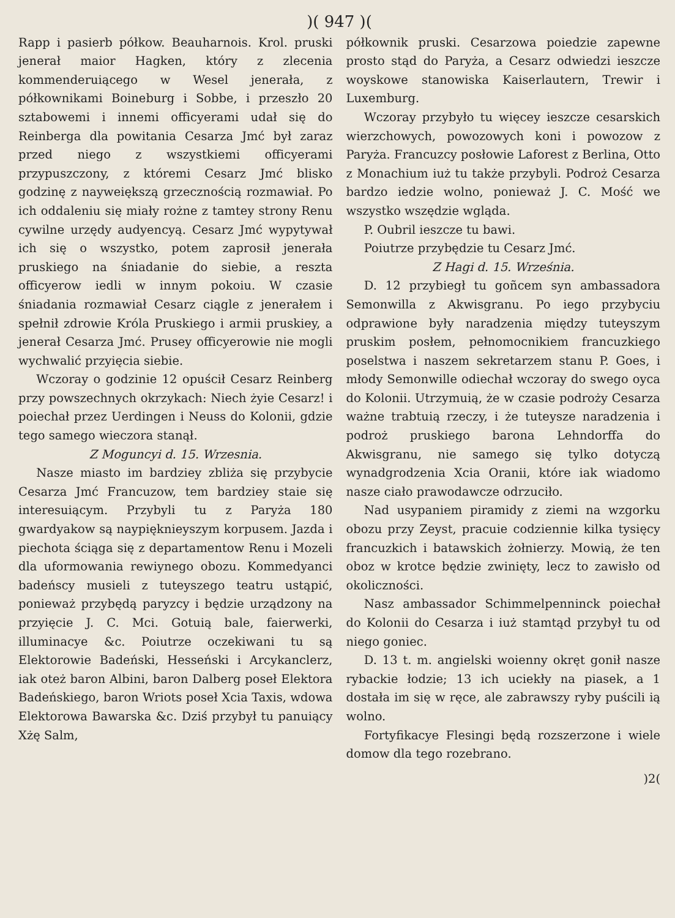)( 947 )(
Rapp i pasierb półkow. Beauharnois. Krol. pruski jenerał maior Hagken, który z zlecenia kommenderuiącego w Wesel jenerała, z półkownikami Boineburg i Sobbe, i przeszło 20 sztabowemi i innemi officyerami udał się do Reinberga dla powitania Cesarza Jmć był zaraz przed niego z wszystkiemi officyerami przypuszczony, z któremi Cesarz Jmć blisko godzinę z nayweiększą grzecznością rozmawiał. Po ich oddaleniu się miały rożne z tamtey strony Renu cywilne urzędy audyencyą. Cesarz Jmć wypytywał ich się o wszystko, potem zaprosił jenerała pruskiego na śniadanie do siebie, a reszta officyerow iedli w innym pokoiu. W czasie śniadania rozmawiał Cesarz ciągle z jenerałem i spełnił zdrowie Króla Pruskiego i armii pruskiey, a jenerał Cesarza Jmć. Prusey officyerowie nie mogli wychwalić przyięcia siebie.
Wczoray o godzinie 12 opuścił Cesarz Reinberg przy powszechnych okrzykach: Niech żyie Cesarz! i poiechał przez Uerdingen i Neuss do Kolonii, gdzie tego samego wieczora stanął.
Z Moguncyi d. 15. Wrzesnia.
Nasze miasto im bardziey zbliża się przybycie Cesarza Jmć Francuzow, tem bardziey staie się interesuiącym. Przybyli tu z Paryża 180 gwardyakow są naypięknieyszym korpusem. Jazda i piechota ściąga się z departamentow Renu i Mozeli dla uformowania rewiynego obozu. Kommedyanci badeńscy musieli z tuteyszego teatru ustąpić, ponieważ przybędą paryzcy i będzie urządzony na przyięcie J. C. Mci. Gotuią bale, faierwerki, illuminacye &c. Poiutrze oczekiwani tu są Elektorowie Badeński, Hesseński i Arcykanclerz, iak oteż baron Albini, baron Dalberg poseł Elektora Badeńskiego, baron Wriots poseł Xcia Taxis, wdowa Elektorowa Bawarska &c. Dziś przybył tu panuiący Xżę Salm,
półkownik pruski. Cesarzowa poiedzie zapewne prosto stąd do Paryża, a Cesarz odwiedzi ieszcze woyskowe stanowiska Kaiserlautern, Trewir i Luxemburg.
Wczoray przybyło tu więcey ieszcze cesarskich wierzchowych, powozowych koni i powozow z Paryża. Francuzcy posłowie Laforest z Berlina, Otto z Monachium iuż tu także przybyli. Podroż Cesarza bardzo iedzie wolno, ponieważ J. C. Mość we wszystko wszędzie wgląda.
P. Oubril ieszcze tu bawi.
Poiutrze przybędzie tu Cesarz Jmć.
Z Hagi d. 15. Września.
D. 12 przybiegł tu goñcem syn ambassadora Semonwilla z Akwisgranu. Po iego przybyciu odprawione były naradzenia między tuteyszym pruskim posłem, pełnomocnikiem francuzkiego poselstwa i naszem sekretarzem stanu P. Goes, i młody Semonwille odiechał wczoray do swego oyca do Kolonii. Utrzymuią, że w czasie podroży Cesarza ważne trabtuią rzeczy, i że tuteysze naradzenia i podroż pruskiego barona Lehndorffa do Akwisgranu, nie samego się tylko dotyczą wynadgrodzenia Xcia Oranii, które iak wiadomo nasze ciało prawodawcze odrzuciło.
Nad usypaniem piramidy z ziemi na wzgorku obozu przy Zeyst, pracuie codziennie kilka tysięcy francuzkich i batawskich żołnierzy. Mowią, że ten oboz w krotce będzie zwinięty, lecz to zawisło od okoliczności.
Nasz ambassador Schimmelpenninck poiechał do Kolonii do Cesarza i iuż stamtąd przybył tu od niego goniec.
D. 13 t. m. angielski woienny okręt gonił nasze rybackie łodzie; 13 ich uciekły na piasek, a 1 dostała im się w ręce, ale zabrawszy ryby puścili ią wolno.
Fortyfikacye Flesingi będą rozszerzone i wiele domow dla tego rozebrano.
)2(